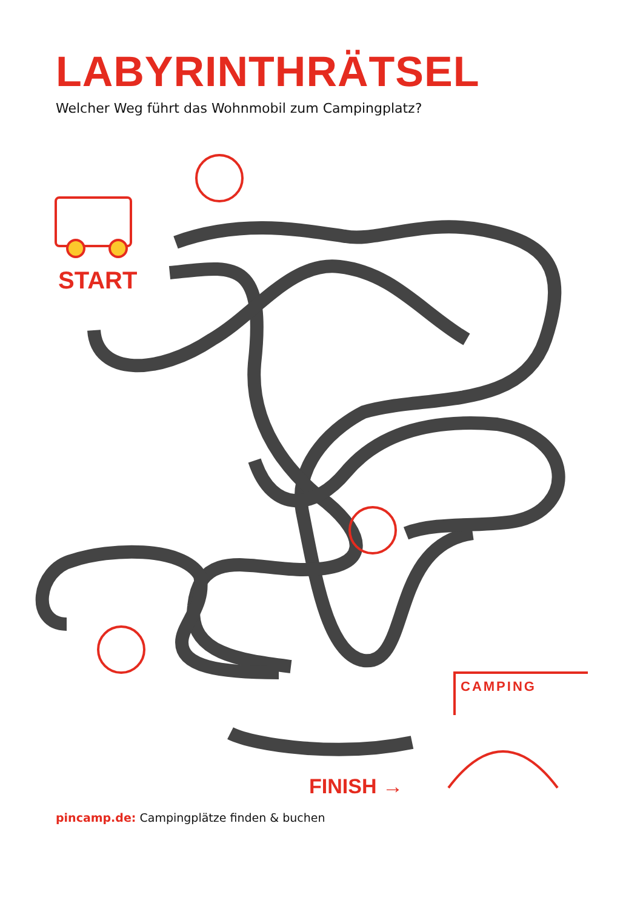LABYRINTHRÄTSEL
Welcher Weg führt das Wohnmobil zum Campingplatz?
START
FINISH →
CAMPING
pincamp.de: Campingplätze finden & buchen